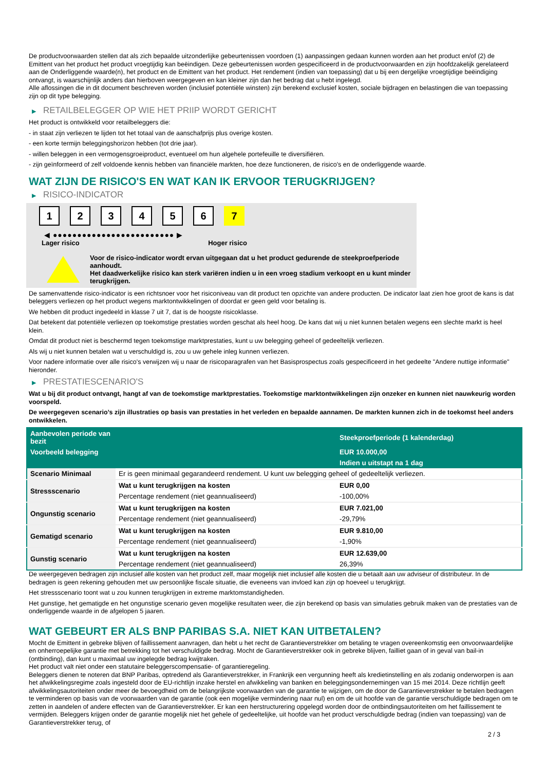De productvoorwaarden stellen dat als zich bepaalde uitzonderlijke gebeurtenissen voordoen (1) aanpassingen gedaan kunnen worden aan het product en/of (2) de Emittent van het product het product vroegtijdig kan beëindigen. Deze gebeurtenissen worden gespecificeerd in de productvoorwaarden en zijn hoofdzakelijk gerelateerd aan de Onderliggende waarde(n), het product en de Emittent van het product. Het rendement (indien van toepassing) dat u bij een dergelijke vroegtijdige beëindiging ontvangt, is waarschijnlijk anders dan hierboven weergegeven en kan kleiner zijn dan het bedrag dat u hebt ingelegd.
Alle aflossingen die in dit document beschreven worden (inclusief potentiële winsten) zijn berekend exclusief kosten, sociale bijdragen en belastingen die van toepassing zijn op dit type belegging.
▶ RETAILBELEGGER OP WIE HET PRIIP WORDT GERICHT
Het product is ontwikkeld voor retailbeleggers die:
- in staat zijn verliezen te lijden tot het totaal van de aanschafprijs plus overige kosten.
- een korte termijn beleggingshorizon hebben (tot drie jaar).
- willen beleggen in een vermogensgroeiproduct, eventueel om hun algehele portefeuille te diversifiëren.
- zijn geïnformeerd of zelf voldoende kennis hebben van financiële markten, hoe deze functioneren, de risico's en de onderliggende waarde.
WAT ZIJN DE RISICO'S EN WAT KAN IK ERVOOR TERUGKRIJGEN?
▶ RISICO-INDICATOR
1 2 3 4 5 6 7
◀ ●●●●●●●●●●●●●●●●●●●●●●●●● ▶
Lager risico Hoger risico
Voor de risico-indicator wordt ervan uitgegaan dat u het product gedurende de steekproefperiode aanhoudt.
Het daadwerkelijke risico kan sterk variëren indien u in een vroeg stadium verkoopt en u kunt minder terugkrijgen.
De samenvattende risico-indicator is een richtsnoer voor het risiconiveau van dit product ten opzichte van andere producten. De indicator laat zien hoe groot de kans is dat beleggers verliezen op het product wegens marktontwikkelingen of doordat er geen geld voor betaling is.
We hebben dit product ingedeeld in klasse 7 uit 7, dat is de hoogste risicoklasse.
Dat betekent dat potentiële verliezen op toekomstige prestaties worden geschat als heel hoog. De kans dat wij u niet kunnen betalen wegens een slechte markt is heel klein.
Omdat dit product niet is beschermd tegen toekomstige marktprestaties, kunt u uw belegging geheel of gedeeltelijk verliezen.
Als wij u niet kunnen betalen wat u verschuldigd is, zou u uw gehele inleg kunnen verliezen.
Voor nadere informatie over alle risico's verwijzen wij u naar de risicoparagrafen van het Basisprospectus zoals gespecificeerd in het gedeelte "Andere nuttige informatie" hieronder.
▶ PRESTATIESCENARIO'S
Wat u bij dit product ontvangt, hangt af van de toekomstige marktprestaties. Toekomstige marktontwikkelingen zijn onzeker en kunnen niet nauwkeurig worden voorspeld.
De weergegeven scenario’s zijn illustraties op basis van prestaties in het verleden en bepaalde aannamen. De markten kunnen zich in de toekomst heel anders ontwikkelen.
| Aanbevolen periode van bezit | | Steekproefperiode (1 kalenderdag) |
| --- | --- | --- |
| Voorbeeld belegging | | EUR 10.000,00 |
| | | Indien u uitstapt na 1 dag |
| Scenario Minimaal | Er is geen minimaal gegarandeerd rendement. U kunt uw belegging geheel of gedeeltelijk verliezen. | |
| Stressscenario | Wat u kunt terugkrijgen na kosten | EUR 0,00 |
| | Percentage rendement (niet geannualiseerd) | -100,00% |
| Ongunstig scenario | Wat u kunt terugkrijgen na kosten | EUR 7.021,00 |
| | Percentage rendement (niet geannualiseerd) | -29,79% |
| Gematigd scenario | Wat u kunt terugkrijgen na kosten | EUR 9.810,00 |
| | Percentage rendement (niet geannualiseerd) | -1,90% |
| Gunstig scenario | Wat u kunt terugkrijgen na kosten | EUR 12.639,00 |
| | Percentage rendement (niet geannualiseerd) | 26,39% |
De weergegeven bedragen zijn inclusief alle kosten van het product zelf, maar mogelijk niet inclusief alle kosten die u betaalt aan uw adviseur of distributeur. In de bedragen is geen rekening gehouden met uw persoonlijke fiscale situatie, die eveneens van invloed kan zijn op hoeveel u terugkrijgt.
Het stressscenario toont wat u zou kunnen terugkrijgen in extreme marktomstandigheden.
Het gunstige, het gematigde en het ongunstige scenario geven mogelijke resultaten weer, die zijn berekend op basis van simulaties gebruik maken van de prestaties van de onderliggende waarde in de afgelopen 5 jaaren.
WAT GEBEURT ER ALS BNP PARIBAS S.A. NIET KAN UITBETALEN?
Mocht de Emittent in gebreke blijven of faillissement aanvragen, dan hebt u het recht de Garantieverstrekker om betaling te vragen overeenkomstig een onvoorwaardelijke en onherroepelijke garantie met betrekking tot het verschuldigde bedrag. Mocht de Garantieverstrekker ook in gebreke blijven, failliet gaan of in geval van bail-in (ontbinding), dan kunt u maximaal uw ingelegde bedrag kwijtraken.
Het product valt niet onder een statutaire beleggerscompensatie- of garantieregeling.
Beleggers dienen te noteren dat BNP Paribas, optredend als Garantieverstrekker, in Frankrijk een vergunning heeft als kredietinstelling en als zodanig onderworpen is aan het afwikkelingsregime zoals ingesteld door de EU-richtlijn inzake herstel en afwikkeling van banken en beleggingsondernemingen van 15 mei 2014. Deze richtlijn geeft afwikkelingsautoriteiten onder meer de bevoegdheid om de belangrijkste voorwaarden van de garantie te wijzigen, om de door de Garantieverstrekker te betalen bedragen te verminderen op basis van de voorwaarden van de garantie (ook een mogelijke vermindering naar nul) en om de uit hoofde van de garantie verschuldigde bedragen om te zetten in aandelen of andere effecten van de Garantieverstrekker. Er kan een herstructurering opgelegd worden door de ontbindingsautoriteiten om het faillissement te vermijden. Beleggers krijgen onder de garantie mogelijk niet het gehele of gedeeltelijke, uit hoofde van het product verschuldigde bedrag (indien van toepassing) van de Garantieverstrekker terug, of
2 / 3